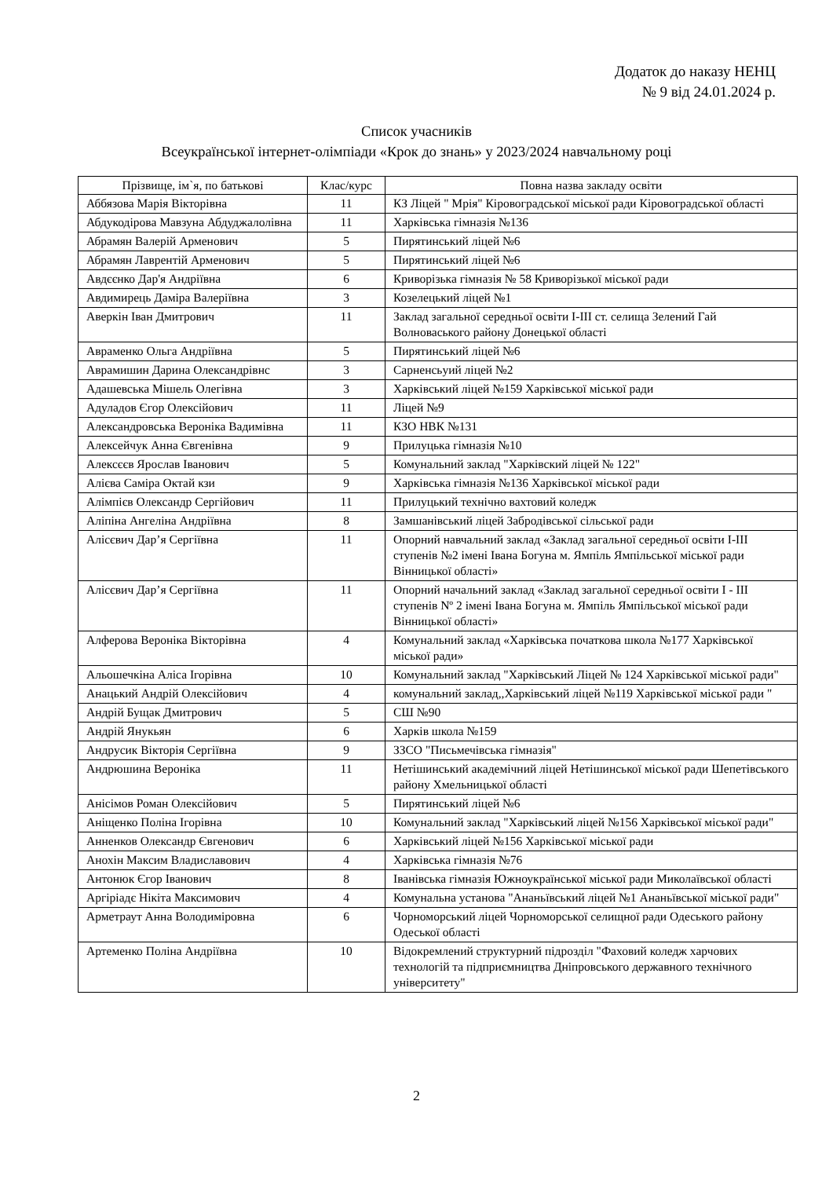Додаток до наказу НЕНЦ
№ 9 від 24.01.2024 р.
Список учасників
Всеукраїнської інтернет-олімпіади «Крок до знань» у 2023/2024 навчальному році
| Прізвище, ім`я, по батькові | Клас/курс | Повна назва закладу освіти |
| --- | --- | --- |
| Аббязова Марія Вікторівна | 11 | КЗ Ліцей " Мрія" Кіровоградської міської ради Кіровоградської області |
| Абдукодірова Мавзуна Абдуджалолівна | 11 | Харківська гімназія №136 |
| Абрамян Валерій Арменович | 5 | Пирятинський ліцей №6 |
| Абрамян Лаврентій Арменович | 5 | Пирятинський ліцей №6 |
| Авдєєнко Дар'я Андріївна | 6 | Криворізька гімназія № 58 Криворізької міської ради |
| Авдимирець Даміра Валеріївна | 3 | Козелецький ліцей №1 |
| Аверкін Іван Дмитрович | 11 | Заклад загальної середньої освіти І-ІІІ ст. селища Зелений Гай Волноваського району Донецької області |
| Авраменко Ольга Андріївна | 5 | Пирятинський ліцей №6 |
| Аврамишин Дарина Олександрівнс | 3 | Сарненсьуий ліцей №2 |
| Адашевська Мішель Олегівна | 3 | Харківський ліцей №159 Харківської міської ради |
| Адуладов Єгор Олексійович | 11 | Ліцей №9 |
| Александровська Вероніка Вадимівна | 11 | КЗО НВК №131 |
| Алексейчук Анна Євгенівна | 9 | Прилуцька гімназія №10 |
| Алексєєв Ярослав Іванович | 5 | Комунальний заклад "Харківский ліцей № 122" |
| Алієва Саміра Октай кзи | 9 | Харківська гімназія №136 Харківської міської ради |
| Алімпієв Олександр Сергійович | 11 | Прилуцький технічно вахтовий коледж |
| Аліпіна Ангеліна Андріївна | 8 | Замшанівський ліцей Забродівської сільської ради |
| Алісєвич Дар’я Сергіївна | 11 | Опорний навчальний заклад «Заклад загальної середньої освіти І-ІІІ ступенів №2 імені Івана Богуна м. Ямпіль Ямпільської міської ради Вінницької області» |
| Алісєвич Дар’я Сергіївна | 11 | Опорний начальний заклад «Заклад загальної середньої освіти I - III ступенів Nº 2 імені Івана Богуна м. Ямпіль Ямпільської міської ради Вінницької області» |
| Алферова Вероніка Вікторівна | 4 | Комунальний заклад «Харківська початкова школа №177 Харківської міської ради» |
| Альошечкіна Аліса Ігорівна | 10 | Комунальний заклад "Харківський Ліцей № 124 Харківської міської ради" |
| Анацький Андрій Олексійович | 4 | комунальний заклад,,Харківський ліцей №119 Харківської міської ради " |
| Андрій Бущак Дмитрович | 5 | СШ №90 |
| Андрій Янукьян | 6 | Харків школа №159 |
| Андрусик Вікторія Сергіївна | 9 | ЗЗСО "Письмечівська гімназія" |
| Андрюшина Вероніка | 11 | Нетішинський академічний ліцей Нетішинської міської ради Шепетівського району Хмельницької області |
| Анісімов Роман Олексійович | 5 | Пирятинський ліцей №6 |
| Аніщенко Поліна Ігорівна | 10 | Комунальний заклад "Харківський ліцей №156 Харківської міської ради" |
| Анненков Олександр Євгенович | 6 | Харківський ліцей №156 Харківської міської ради |
| Анохін Максим Владиславович | 4 | Харківська гімназія №76 |
| Антонюк Єгор Іванович | 8 | Іванівська гімназія Южноукраїнської міської ради Миколаївської області |
| Аргіріадє Нікіта Максимович | 4 | Комунальна установа "Ананьївський ліцей №1 Ананьївської міської ради" |
| Арметраут Анна Володиміровна | 6 | Чорноморський ліцей Чорноморської селищної ради Одеського району Одеської області |
| Артеменко Поліна Андріївна | 10 | Відокремлений структурний підрозділ "Фаховий коледж харчових технологій та підприємництва Дніпровського державного технічного університету" |
2